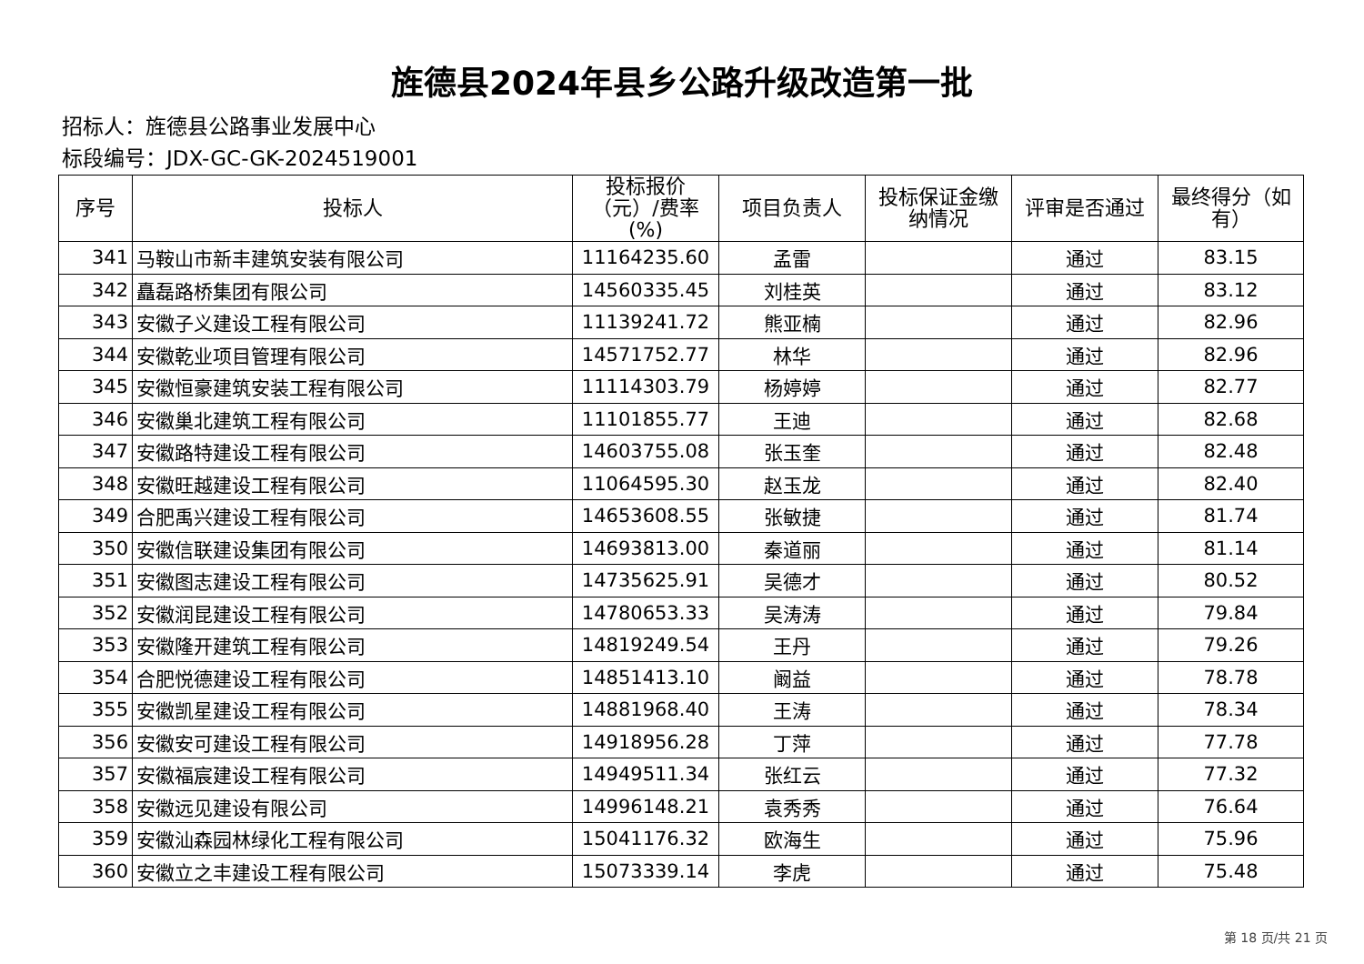旌德县2024年县乡公路升级改造第一批
招标人：旌德县公路事业发展中心
标段编号：JDX-GC-GK-2024519001
| 序号 | 投标人 | 投标报价（元）/费率(%) | 项目负责人 | 投标保证金缴纳情况 | 评审是否通过 | 最终得分（如有） |
| --- | --- | --- | --- | --- | --- | --- |
| 341 | 马鞍山市新丰建筑安装有限公司 | 11164235.60 | 孟雷 | | 通过 | 83.15 |
| 342 | 矗磊路桥集团有限公司 | 14560335.45 | 刘桂英 | | 通过 | 83.12 |
| 343 | 安徽子义建设工程有限公司 | 11139241.72 | 熊亚楠 | | 通过 | 82.96 |
| 344 | 安徽乾业项目管理有限公司 | 14571752.77 | 林华 | | 通过 | 82.96 |
| 345 | 安徽恒豪建筑安装工程有限公司 | 11114303.79 | 杨婷婷 | | 通过 | 82.77 |
| 346 | 安徽巢北建筑工程有限公司 | 11101855.77 | 王迪 | | 通过 | 82.68 |
| 347 | 安徽路特建设工程有限公司 | 14603755.08 | 张玉奎 | | 通过 | 82.48 |
| 348 | 安徽旺越建设工程有限公司 | 11064595.30 | 赵玉龙 | | 通过 | 82.40 |
| 349 | 合肥禹兴建设工程有限公司 | 14653608.55 | 张敏捷 | | 通过 | 81.74 |
| 350 | 安徽信联建设集团有限公司 | 14693813.00 | 秦道丽 | | 通过 | 81.14 |
| 351 | 安徽图志建设工程有限公司 | 14735625.91 | 吴德才 | | 通过 | 80.52 |
| 352 | 安徽润昆建设工程有限公司 | 14780653.33 | 吴涛涛 | | 通过 | 79.84 |
| 353 | 安徽隆开建筑工程有限公司 | 14819249.54 | 王丹 | | 通过 | 79.26 |
| 354 | 合肥悦德建设工程有限公司 | 14851413.10 | 阚益 | | 通过 | 78.78 |
| 355 | 安徽凯星建设工程有限公司 | 14881968.40 | 王涛 | | 通过 | 78.34 |
| 356 | 安徽安可建设工程有限公司 | 14918956.28 | 丁萍 | | 通过 | 77.78 |
| 357 | 安徽福宸建设工程有限公司 | 14949511.34 | 张红云 | | 通过 | 77.32 |
| 358 | 安徽远见建设有限公司 | 14996148.21 | 袁秀秀 | | 通过 | 76.64 |
| 359 | 安徽汕森园林绿化工程有限公司 | 15041176.32 | 欧海生 | | 通过 | 75.96 |
| 360 | 安徽立之丰建设工程有限公司 | 15073339.14 | 李虎 | | 通过 | 75.48 |
第 18 页/共 21 页